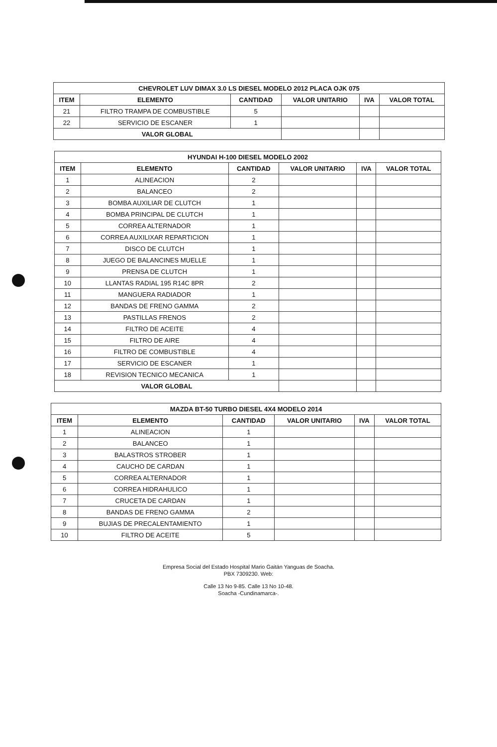| CHEVROLET LUV DIMAX 3.0 LS DIESEL MODELO 2012 PLACA OJK 075 | | | | | |
| --- | --- | --- | --- | --- | --- |
| ITEM | ELEMENTO | CANTIDAD | VALOR UNITARIO | IVA | VALOR TOTAL |
| 21 | FILTRO TRAMPA DE COMBUSTIBLE | 5 | | | |
| 22 | SERVICIO DE ESCANER | 1 | | | |
| VALOR GLOBAL | | | | | |
| HYUNDAI H-100 DIESEL MODELO 2002 | | | | | |
| --- | --- | --- | --- | --- | --- |
| ITEM | ELEMENTO | CANTIDAD | VALOR UNITARIO | IVA | VALOR TOTAL |
| 1 | ALINEACION | 2 | | | |
| 2 | BALANCEO | 2 | | | |
| 3 | BOMBA AUXILIAR DE CLUTCH | 1 | | | |
| 4 | BOMBA PRINCIPAL DE CLUTCH | 1 | | | |
| 5 | CORREA ALTERNADOR | 1 | | | |
| 6 | CORREA AUXILIXAR REPARTICION | 1 | | | |
| 7 | DISCO DE CLUTCH | 1 | | | |
| 8 | JUEGO DE BALANCINES MUELLE | 1 | | | |
| 9 | PRENSA DE CLUTCH | 1 | | | |
| 10 | LLANTAS RADIAL 195 R14C 8PR | 2 | | | |
| 11 | MANGUERA RADIADOR | 1 | | | |
| 12 | BANDAS DE FRENO GAMMA | 2 | | | |
| 13 | PASTILLAS FRENOS | 2 | | | |
| 14 | FILTRO DE ACEITE | 4 | | | |
| 15 | FILTRO DE AIRE | 4 | | | |
| 16 | FILTRO DE COMBUSTIBLE | 4 | | | |
| 17 | SERVICIO DE ESCANER | 1 | | | |
| 18 | REVISION TECNICO MECANICA | 1 | | | |
| VALOR GLOBAL | | | | | |
| MAZDA BT-50 TURBO DIESEL 4X4 MODELO 2014 | | | | | |
| --- | --- | --- | --- | --- | --- |
| ITEM | ELEMENTO | CANTIDAD | VALOR UNITARIO | IVA | VALOR TOTAL |
| 1 | ALINEACION | 1 | | | |
| 2 | BALANCEO | 1 | | | |
| 3 | BALASTROS STROBER | 1 | | | |
| 4 | CAUCHO DE CARDAN | 1 | | | |
| 5 | CORREA ALTERNADOR | 1 | | | |
| 6 | CORREA HIDRAHULICO | 1 | | | |
| 7 | CRUCETA DE CARDAN | 1 | | | |
| 8 | BANDAS DE FRENO GAMMA | 2 | | | |
| 9 | BUJIAS DE PRECALENTAMIENTO | 1 | | | |
| 10 | FILTRO DE ACEITE | 5 | | | |
Empresa Social del Estado Hospital Mario Gaitán Yanguas de Soacha.
PBX 7309230. Web:
Calle 13 No 9-85. Calle 13 No 10-48.
Soacha -Cundinamarca-.